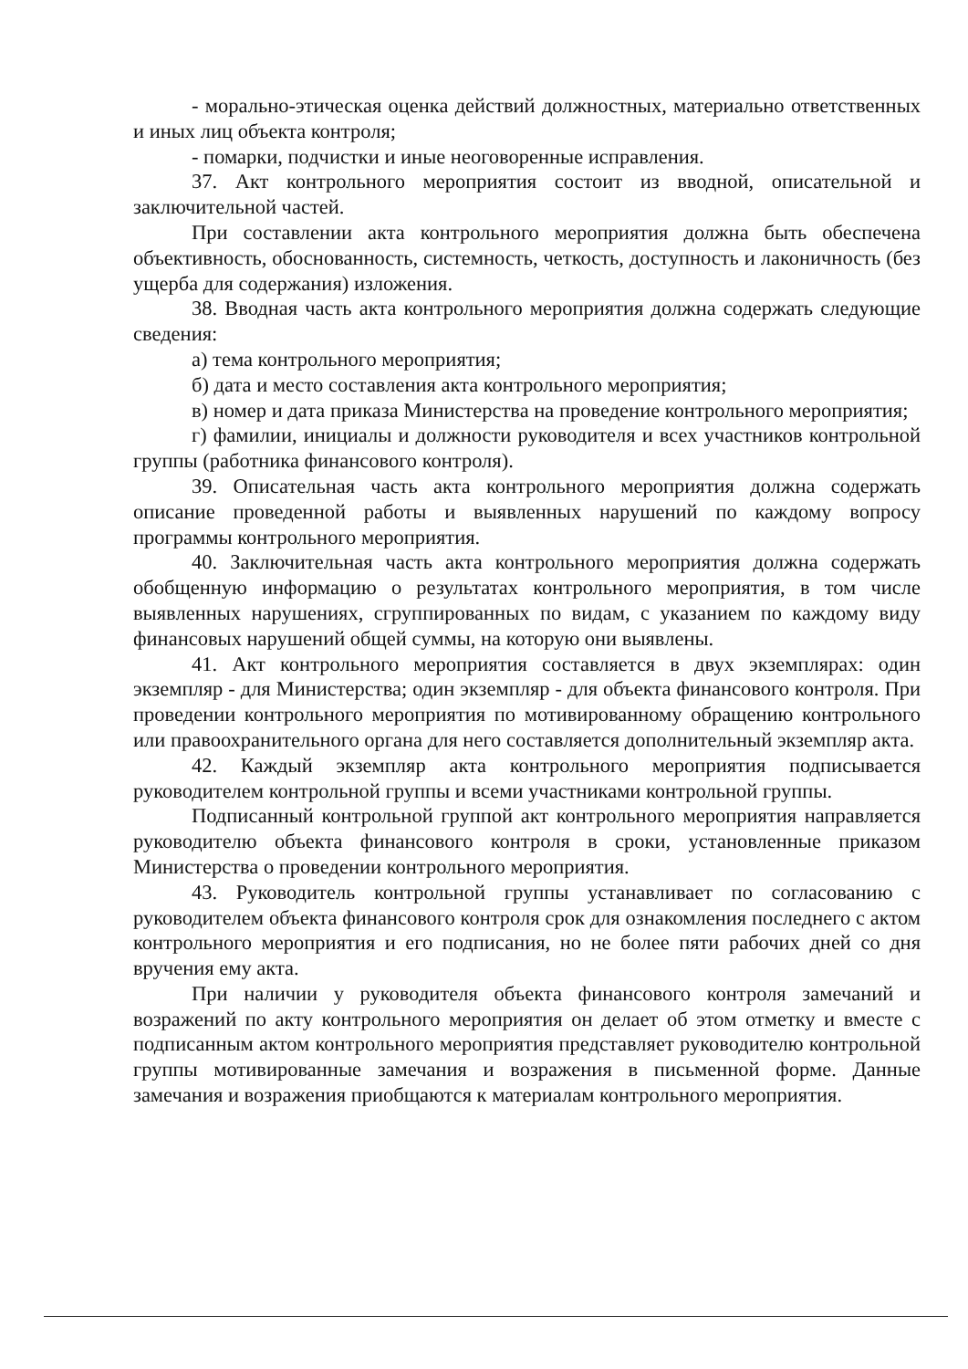- морально-этическая оценка действий должностных, материально ответственных и иных лиц объекта контроля;
- помарки, подчистки и иные неоговоренные исправления.
37. Акт контрольного мероприятия состоит из вводной, описательной и заключительной частей.
При составлении акта контрольного мероприятия должна быть обеспечена объективность, обоснованность, системность, четкость, доступность и лаконичность (без ущерба для содержания) изложения.
38. Вводная часть акта контрольного мероприятия должна содержать следующие сведения:
а) тема контрольного мероприятия;
б) дата и место составления акта контрольного мероприятия;
в) номер и дата приказа Министерства на проведение контрольного мероприятия;
г) фамилии, инициалы и должности руководителя и всех участников контрольной группы (работника финансового контроля).
39. Описательная часть акта контрольного мероприятия должна содержать описание проведенной работы и выявленных нарушений по каждому вопросу программы контрольного мероприятия.
40. Заключительная часть акта контрольного мероприятия должна содержать обобщенную информацию о результатах контрольного мероприятия, в том числе выявленных нарушениях, сгруппированных по видам, с указанием по каждому виду финансовых нарушений общей суммы, на которую они выявлены.
41. Акт контрольного мероприятия составляется в двух экземплярах: один экземпляр - для Министерства; один экземпляр - для объекта финансового контроля. При проведении контрольного мероприятия по мотивированному обращению контрольного или правоохранительного органа для него составляется дополнительный экземпляр акта.
42. Каждый экземпляр акта контрольного мероприятия подписывается руководителем контрольной группы и всеми участниками контрольной группы.
Подписанный контрольной группой акт контрольного мероприятия направляется руководителю объекта финансового контроля в сроки, установленные приказом Министерства о проведении контрольного мероприятия.
43. Руководитель контрольной группы устанавливает по согласованию с руководителем объекта финансового контроля срок для ознакомления последнего с актом контрольного мероприятия и его подписания, но не более пяти рабочих дней со дня вручения ему акта.
При наличии у руководителя объекта финансового контроля замечаний и возражений по акту контрольного мероприятия он делает об этом отметку и вместе с подписанным актом контрольного мероприятия представляет руководителю контрольной группы мотивированные замечания и возражения в письменной форме. Данные замечания и возражения приобщаются к материалам контрольного мероприятия.